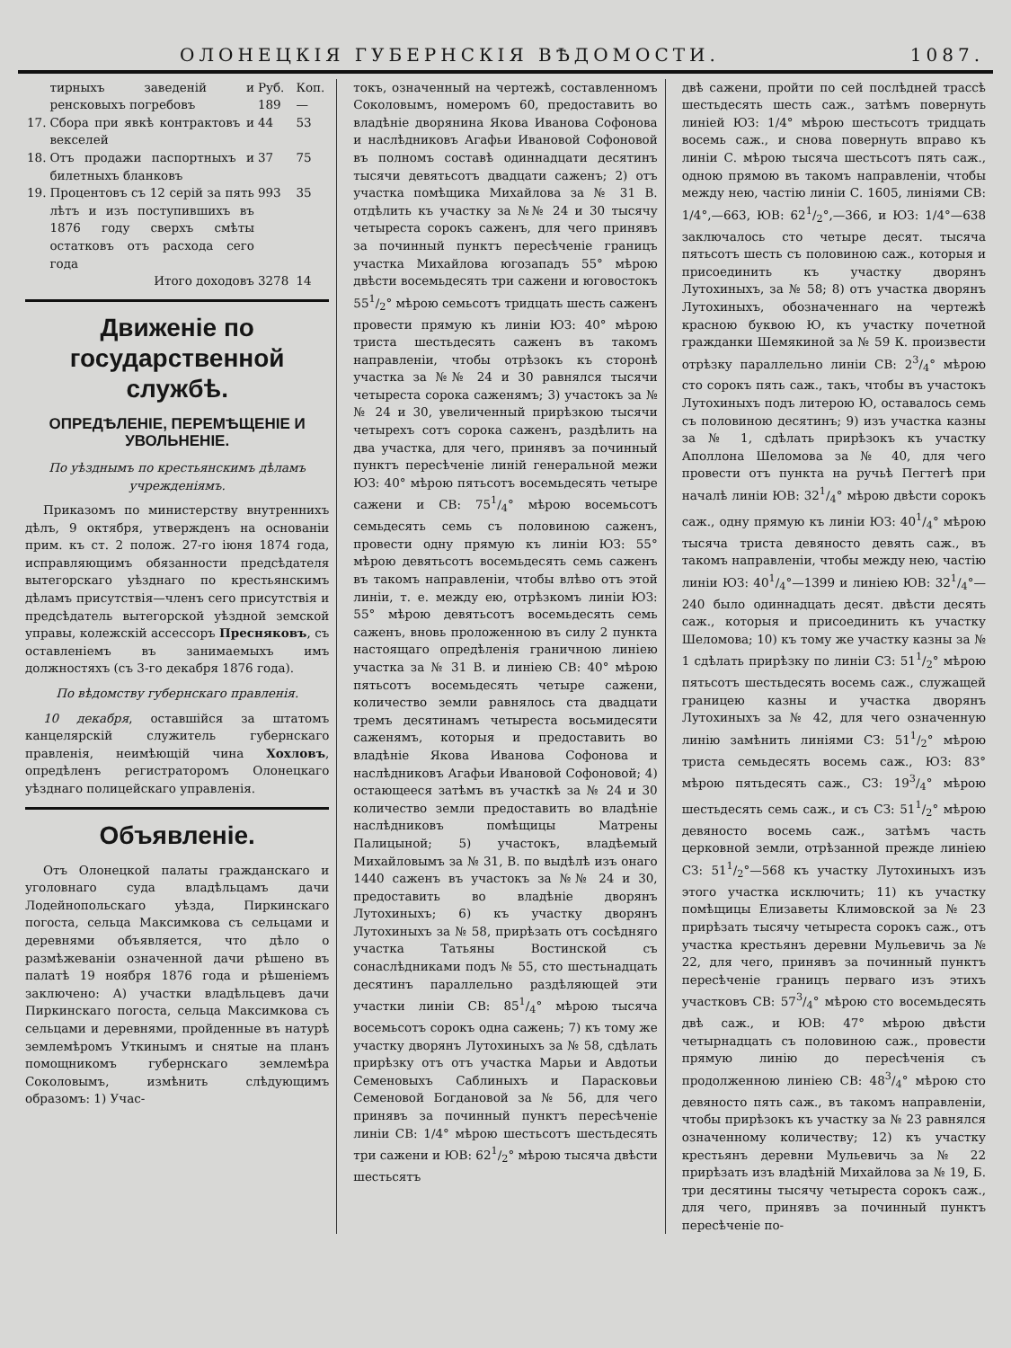ОЛОНЕЦКІЯ ГУБЕРНСКІЯ ВѢДОМОСТИ. 1087.
| | тирныхъ заведеній и ренсковыхъ погребовъ | Руб. 189 | Коп. — |
| 17. | Сбора при явкѣ контрактовъ и векселей | 44 | 53 |
| 18. | Отъ продажи паспортныхъ и билетныхъ бланковъ | 37 | 75 |
| 19. | Процентовъ съ 12 серій за пять лѣтъ и изъ поступившихъ въ 1876 году сверхъ смѣты остатковъ отъ расхода сего года | 993 | 35 |
| | Итого доходовъ | 3278 | 14 |
Движеніе по государственной службѣ.
ОПРЕДѢЛЕНІЕ, ПЕРЕМѢЩЕНІЕ И УВОЛЬНЕНІЕ.
По уѣзднымъ по крестьянскимъ дѣламъ учрежденіямъ.
Приказомъ по министерству внутреннихъ дѣлъ, 9 октября, утвержденъ на основаніи прим. къ ст. 2 полож. 27-го іюня 1874 года, исправляющимъ обязанности предсѣдателя вытегорскаго уѣзднаго по крестьянскимъ дѣламъ присутствія—членъ сего присутствія и предсѣдатель вытегорской уѣздной земской управы, колежскій ассессоръ Пресняковъ, съ оставленіемъ въ занимаемыхъ имъ должностяхъ (съ 3-го декабря 1876 года).
По вѣдомству губернскаго правленія.
10 декабря, оставшійся за штатомъ канцелярскій служитель губернскаго правленія, неимѣющій чина Хохловъ, опредѣленъ регистраторомъ Олонецкаго уѣзднаго полицейскаго управленія.
Объявленіе.
Отъ Олонецкой палаты гражданскаго и уголовнаго суда владѣльцамъ дачи Лодейнопольскаго уѣзда, Пиркинскаго погоста, сельца Максимкова съ сельцами и деревнями объявляется, что дѣло о размѣжеваніи означенной дачи рѣшено въ палатѣ 19 ноября 1876 года и рѣшеніемъ заключено: А) участки владѣльцевъ дачи Пиркинскаго погоста, сельца Максимкова съ сельцами и деревнями, пройденные въ натурѣ землемѣромъ Уткинымъ и снятые на планъ помощникомъ губернскаго землемѣра Соколовымъ, измѣнить слѣдующимъ образомъ: 1) Учас-
токъ, означенный на чертежѣ, составленномъ Соколовымъ, номеромъ 60, предоставить во владѣніе дворянина Якова Иванова Софонова и наслѣдниковъ Агафьи Ивановой Софоновой въ полномъ составѣ одиннадцати десятинъ тысячи девятьсотъ двадцати саженъ; 2) отъ участка помѣщика Михайлова за № 31 В. отдѣлить къ участку за №№ 24 и 30 тысячу четыреста сорокъ саженъ, для чего принявъ за починный пунктъ пересѣченіе границъ участка Михайлова югозападъ 55° мѣрою двѣсти восемьдесять три сажени и юговостокъ 551/2° мѣрою семьсотъ тридцать шесть саженъ провести прямую къ линіи ЮЗ: 40° мѣрою триста шестьдесять саженъ въ такомъ направленіи, чтобы отрѣзокъ къ сторонѣ участка за №№ 24 и 30 равнялся тысячи четыреста сорока саженямъ; 3) участокъ за №№ 24 и 30, увеличенный прирѣзкою тысячи четырехъ сотъ сорока саженъ, раздѣлить на два участка, для чего, принявъ за починный пунктъ пересѣченіе линій генеральной межи ЮЗ: 40° мѣрою пятьсотъ восемьдесять четыре сажени и СВ: 751/4° мѣрою восемьсотъ семьдесять семь съ половиною саженъ, провести одну прямую къ линіи ЮЗ: 55° мѣрою девятьсотъ восемьдесять семь саженъ въ такомъ направленіи, чтобы влѣво отъ этой линіи, т. е. между ею, отрѣзкомъ линіи ЮЗ: 55° мѣрою девятьсотъ восемьдесять семь саженъ, вновь проложенною въ силу 2 пункта настоящаго опредѣленія граничною линіею участка за № 31 В. и линіею СВ: 40° мѣрою пятьсотъ восемьдесять четыре сажени, количество земли равнялось ста двадцати тремъ десятинамъ четыреста восьмидесяти саженямъ, которыя и предоставить во владѣніе Якова Иванова Софонова и наслѣдниковъ Агафьи Ивановой Софоновой; 4) остающееся затѣмъ въ участкѣ за № 24 и 30 количество земли предоставить во владѣніе наслѣдниковъ помѣщицы Матрены Палицыной; 5) участокъ, владѣемый Михайловымъ за № 31, В. по выдѣлѣ изъ онаго 1440 саженъ въ участокъ за №№ 24 и 30, предоставить во владѣніе дворянъ Лутохиныхъ; 6) къ участку дворянъ Лутохиныхъ за № 58, прирѣзать отъ сосѣдняго участка Татьяны Востинской съ сонаслѣдниками подъ № 55, сто шестьнадцать десятинъ параллельно раздѣляющей эти участки линіи СВ: 851/4° мѣрою тысяча восемьсотъ сорокъ одна сажень; 7) къ тому же участку дворянъ Лутохиныхъ за № 58, сдѣлать прирѣзку отъ отъ участка Марьи и Авдотьи Семеновыхъ Саблиныхъ и Парасковьи Семеновой Богдановой за № 56, для чего принявъ за починный пунктъ пересѣченіе линіи СВ: 1/4° мѣрою шестьсотъ шестьдесять три сажени и ЮВ: 621/2° мѣрою тысяча двѣсти шестьсятъ
двѣ сажени, пройти по сей послѣдней трассѣ шестьдесять шесть саж., затѣмъ повернуть линіей ЮЗ: 1/4° мѣрою шестьсотъ тридцать восемь саж., и снова повернуть вправо къ линіи С. мѣрою тысяча шестьсотъ пять саж., одною прямою въ такомъ направленіи, чтобы между нею, частію линіи С. 1605, линіями СВ: 1/4°,—663, ЮВ: 621/2°,—366, и ЮЗ: 1/4°—638 заключалось сто четыре десят. тысяча пятьсотъ шесть съ половиною саж., которыя и присоединить къ участку дворянъ Лутохиныхъ, за № 58; 8) отъ участка дворянъ Лутохиныхъ, обозначеннаго на чертежѣ красною буквою Ю, къ участку почетной гражданки Шемякиной за № 59 К. произвести отрѣзку параллельно линіи СВ: 23/4° мѣрою сто сорокъ пять саж., такъ, чтобы въ участокъ Лутохиныхъ подъ литерою Ю, оставалось семь съ половиною десятинъ; 9) изъ участка казны за № 1, сдѣлать прирѣзокъ къ участку Аполлона Шеломова за № 40, для чего провести отъ пункта на ручьѣ Пегтегѣ при началѣ линіи ЮВ: 321/4° мѣрою двѣсти сорокъ саж., одну прямую къ линіи ЮЗ: 401/4° мѣрою тысяча триста девяносто девять саж., въ такомъ направленіи, чтобы между нею, частію линіи ЮЗ: 401/4°—1399 и линіею ЮВ: 321/4°—240 было одиннадцать десят. двѣсти десять саж., которыя и присоединить къ участку Шеломова; 10) къ тому же участку казны за № 1 сдѣлать прирѣзку по линіи СЗ: 511/2° мѣрою пятьсотъ шестьдесять восемь саж., служащей границею казны и участка дворянъ Лутохиныхъ за № 42, для чего означенную линію замѣнить линіями СЗ: 511/2° мѣрою триста семьдесять восемь саж., ЮЗ: 83° мѣрою пятьдесять саж., СЗ: 193/4° мѣрою шестьдесять семь саж., и съ СЗ: 511/2° мѣрою девяносто восемь саж., затѣмъ часть церковной земли, отрѣзанной прежде линіею СЗ: 511/2°—568 къ участку Лутохиныхъ изъ этого участка исключить; 11) къ участку помѣщицы Елизаветы Климовской за № 23 прирѣзать тысячу четыреста сорокъ саж., отъ участка крестьянъ деревни Мульевичь за № 22, для чего, принявъ за починный пунктъ пересѣченіе границъ перваго изъ этихъ участковъ СВ: 573/4° мѣрою сто восемьдесять двѣ саж., и ЮВ: 47° мѣрою двѣсти четырнадцать съ половиною саж., провести прямую линію до пересѣченія съ продолженною линіею СВ: 483/4° мѣрою сто девяносто пять саж., въ такомъ направленіи, чтобы прирѣзокъ къ участку за № 23 равнялся означенному количеству; 12) къ участку крестьянъ деревни Мульевичь за № 22 прирѣзать изъ владѣній Михайлова за № 19, Б. три десятины тысячу четыреста сорокъ саж., для чего, принявъ за починный пунктъ пересѣченіе по-